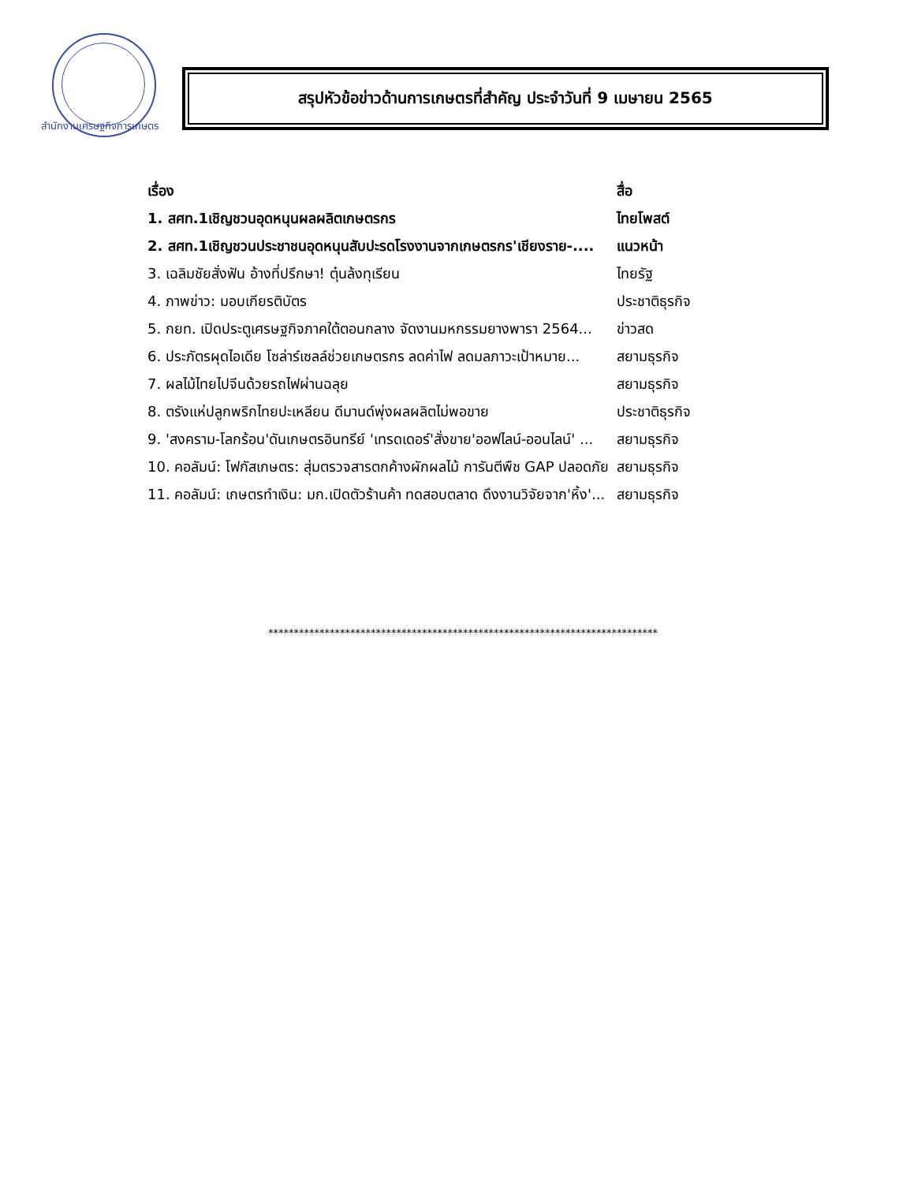สำนักงานเศรษฐกิจการเกษตร
สรุปหัวข้อข่าวด้านการเกษตรที่สำคัญ ประจำวันที่ 9 เมษายน 2565
| เรื่อง | สื่อ |
| --- | --- |
| 1. สศท.1เชิญชวนอุดหนุนผลผลิตเกษตรกร | ไทยโพสต์ |
| 2. สศท.1เชิญชวนประชาชนอุดหนุนสับปะรดโรงงานจากเกษตรกร'เชียงราย-.... | แนวหน้า |
| 3. เฉลิมชัยสั่งฟัน อ้างที่ปรึกษา! ตุ๋นล้งทุเรียน | ไทยรัฐ |
| 4. ภาพข่าว: มอบเกียรติบัตร | ประชาติธุรกิจ |
| 5. กยท. เปิดประตูเศรษฐกิจภาคใต้ตอนกลาง จัดงานมหกรรมยางพารา 2564... | ข่าวสด |
| 6. ประภัตรผุดไอเดีย โซล่าร์เซลล์ช่วยเกษตรกร ลดค่าไฟ ลดมลภาวะเป้าหมาย... | สยามธุรกิจ |
| 7. ผลไม้ไทยไปจีนด้วยรถไฟผ่านฉลุย | สยามธุรกิจ |
| 8. ตรังแห่ปลูกพริกไทยปะเหลียน ดีมานด์พุ่งผลผลิตไม่พอขาย | ประชาติธุรกิจ |
| 9. 'สงคราม-โลกร้อน'ดันเกษตรอินทรีย์ 'เทรดเดอร์'สั่งขาย'ออฟไลน์-ออนไลน์' ... | สยามธุรกิจ |
| 10. คอลัมน์: โฟกัสเกษตร: สุ่มตรวจสารตกค้างผักผลไม้ การันตีพืช GAP ปลอดภัย | สยามธุรกิจ |
| 11. คอลัมน์: เกษตรทำเงิน: มก.เปิดตัวร้านค้า ทดสอบตลาด ดึงงานวิจัยจาก'หิ้ง'... | สยามธุรกิจ |
****************************************************************************